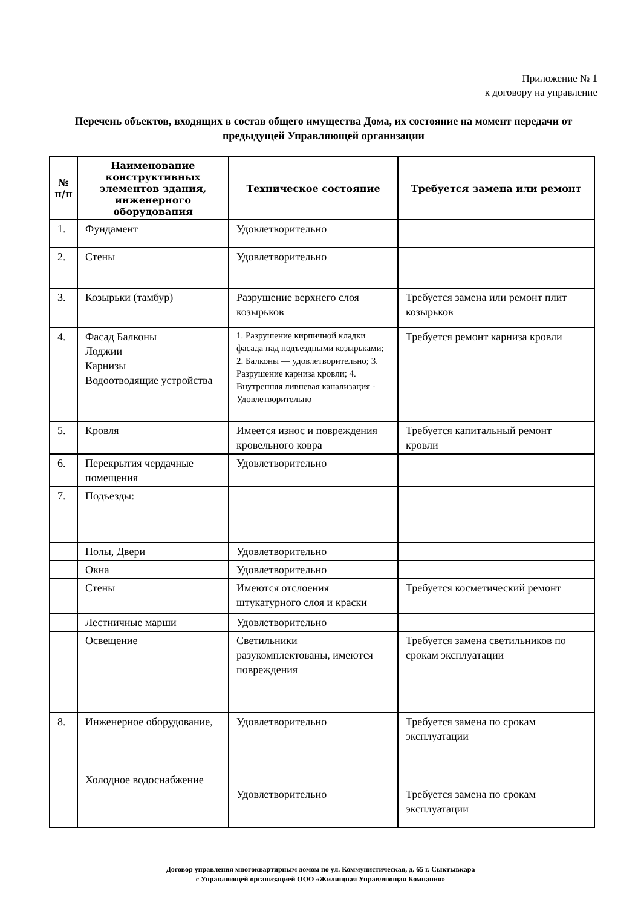Приложение № 1
к договору на управление
Перечень объектов, входящих в состав общего имущества Дома, их состояние на момент передачи от предыдущей Управляющей организации
| № п/п | Наименование конструктивных элементов здания, инженерного оборудования | Техническое состояние | Требуется замена или ремонт |
| --- | --- | --- | --- |
| 1. | Фундамент | Удовлетворительно | |
| 2. | Стены | Удовлетворительно | |
| 3. | Козырьки (тамбур) | Разрушение верхнего слоя козырьков | Требуется замена или ремонт плит козырьков |
| 4. | Фасад Балконы Лоджии Карнизы Водоотводящие устройства | 1. Разрушение кирпичной кладки фасада над подъездными козырьками; 2. Балконы — удовлетворительно; 3. Разрушение карниза кровли; 4. Внутренняя ливневая канализация - Удовлетворительно | Требуется ремонт карниза кровли |
| 5. | Кровля | Имеется износ и повреждения кровельного ковра | Требуется капитальный ремонт кровли |
| 6. | Перекрытия чердачные помещения | Удовлетворительно | |
| 7. | Подъезды: | | |
| | Полы, Двери | Удовлетворительно | |
| | Окна | Удовлетворительно | |
| | Стены | Имеются отслоения штукатурного слоя и краски | Требуется косметический ремонт |
| | Лестничные марши | Удовлетворительно | |
| | Освещение | Светильники разукомплектованы, имеются повреждения | Требуется замена светильников по срокам эксплуатации |
| 8. | Инженерное оборудование, Холодное водоснабжение | Удовлетворительно Удовлетворительно | Требуется замена по срокам эксплуатации Требуется замена по срокам эксплуатации |
Договор управления многоквартирным домом по ул. Коммунистическая, д. 65 г. Сыктывкара
с Управляющей организацией ООО «Жилищная Управляющая Компания»